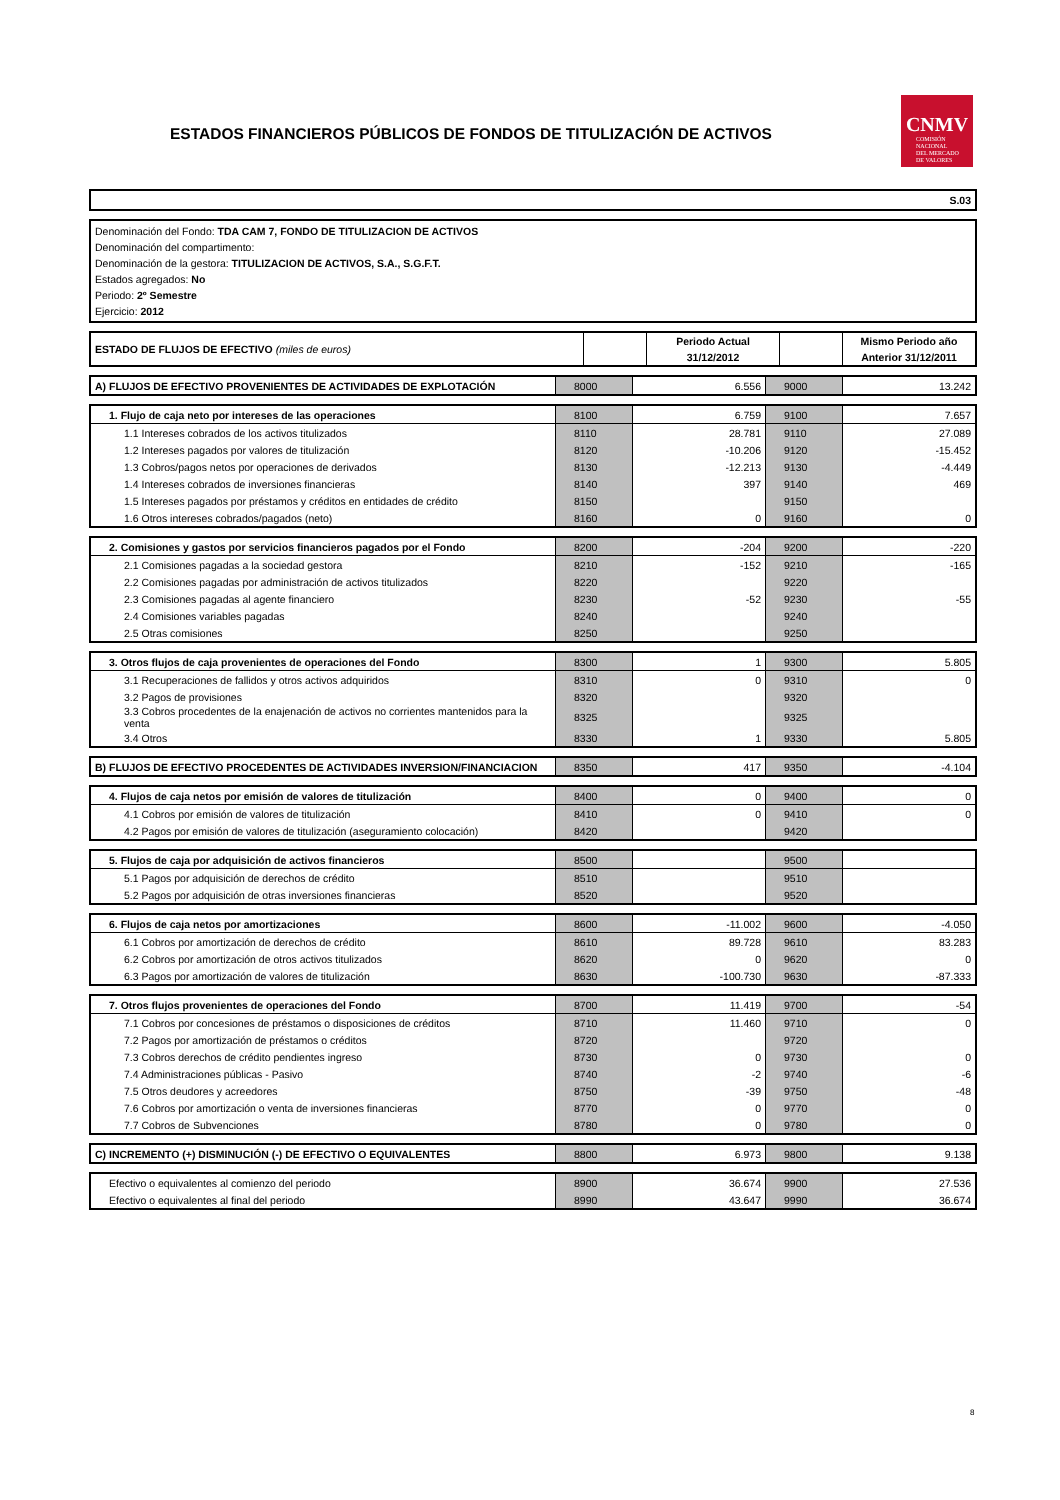ESTADOS FINANCIEROS PÚBLICOS DE FONDOS DE TITULIZACIÓN DE ACTIVOS
CNMV
COMISIÓN
NACIONAL
DEL MERCADO
DE VALORES
S.03
Denominación del Fondo: TDA CAM 7, FONDO DE TITULIZACION DE ACTIVOS
Denominación del compartimento:
Denominación de la gestora: TITULIZACION DE ACTIVOS, S.A., S.G.F.T.
Estados agregados: No
Periodo: 2º Semestre
Ejercicio: 2012
| ESTADO DE FLUJOS DE EFECTIVO (miles de euros) | | Periodo Actual 31/12/2012 | | Mismo Periodo año Anterior 31/12/2011 |
| --- | --- | --- | --- | --- |
| A) FLUJOS DE EFECTIVO PROVENIENTES DE ACTIVIDADES DE EXPLOTACIÓN | 8000 | 6.556 | 9000 | 13.242 |
| 1. Flujo de caja neto por intereses de las operaciones | 8100 | 6.759 | 9100 | 7.657 |
| 1.1 Intereses cobrados de los activos titulizados | 8110 | 28.781 | 9110 | 27.089 |
| 1.2 Intereses pagados por valores de titulización | 8120 | -10.206 | 9120 | -15.452 |
| 1.3 Cobros/pagos netos por operaciones de derivados | 8130 | -12.213 | 9130 | -4.449 |
| 1.4 Intereses cobrados de inversiones financieras | 8140 | 397 | 9140 | 469 |
| 1.5 Intereses pagados por préstamos y créditos en entidades de crédito | 8150 | | 9150 | |
| 1.6 Otros intereses cobrados/pagados (neto) | 8160 | 0 | 9160 | 0 |
| 2. Comisiones y gastos por servicios financieros pagados por el Fondo | 8200 | -204 | 9200 | -220 |
| 2.1 Comisiones pagadas a la sociedad gestora | 8210 | -152 | 9210 | -165 |
| 2.2 Comisiones pagadas por administración de activos titulizados | 8220 | | 9220 | |
| 2.3 Comisiones pagadas al agente financiero | 8230 | -52 | 9230 | -55 |
| 2.4 Comisiones variables pagadas | 8240 | | 9240 | |
| 2.5 Otras comisiones | 8250 | | 9250 | |
| 3. Otros flujos de caja provenientes de operaciones del Fondo | 8300 | 1 | 9300 | 5.805 |
| 3.1 Recuperaciones de fallidos y otros activos adquiridos | 8310 | 0 | 9310 | 0 |
| 3.2 Pagos de provisiones | 8320 | | 9320 | |
| 3.3 Cobros procedentes de la enajenación de activos no corrientes mantenidos para la venta | 8325 | | 9325 | |
| 3.4 Otros | 8330 | 1 | 9330 | 5.805 |
| B) FLUJOS DE EFECTIVO PROCEDENTES DE ACTIVIDADES INVERSION/FINANCIACION | 8350 | 417 | 9350 | -4.104 |
| 4. Flujos de caja netos por emisión de valores de titulización | 8400 | 0 | 9400 | 0 |
| 4.1 Cobros por emisión de valores de titulización | 8410 | 0 | 9410 | 0 |
| 4.2 Pagos por emisión de valores de titulización (aseguramiento colocación) | 8420 | | 9420 | |
| 5. Flujos de caja por adquisición de activos financieros | 8500 | | 9500 | |
| 5.1 Pagos por adquisición de derechos de crédito | 8510 | | 9510 | |
| 5.2 Pagos por adquisición de otras inversiones financieras | 8520 | | 9520 | |
| 6. Flujos de caja netos por amortizaciones | 8600 | -11.002 | 9600 | -4.050 |
| 6.1 Cobros por amortización de derechos de crédito | 8610 | 89.728 | 9610 | 83.283 |
| 6.2 Cobros por amortización de otros activos titulizados | 8620 | 0 | 9620 | 0 |
| 6.3 Pagos por amortización de valores de titulización | 8630 | -100.730 | 9630 | -87.333 |
| 7. Otros flujos provenientes de operaciones del Fondo | 8700 | 11.419 | 9700 | -54 |
| 7.1 Cobros por concesiones de préstamos o disposiciones de créditos | 8710 | 11.460 | 9710 | 0 |
| 7.2 Pagos por amortización de préstamos o créditos | 8720 | | 9720 | |
| 7.3 Cobros derechos de crédito pendientes ingreso | 8730 | 0 | 9730 | 0 |
| 7.4 Administraciones públicas - Pasivo | 8740 | -2 | 9740 | -6 |
| 7.5 Otros deudores y acreedores | 8750 | -39 | 9750 | -48 |
| 7.6 Cobros por amortización o venta de inversiones financieras | 8770 | 0 | 9770 | 0 |
| 7.7 Cobros de Subvenciones | 8780 | 0 | 9780 | 0 |
| C) INCREMENTO (+) DISMINUCIÓN (-) DE EFECTIVO O EQUIVALENTES | 8800 | 6.973 | 9800 | 9.138 |
| Efectivo o equivalentes al comienzo del periodo | 8900 | 36.674 | 9900 | 27.536 |
| Efectivo o equivalentes al final del periodo | 8990 | 43.647 | 9990 | 36.674 |
8